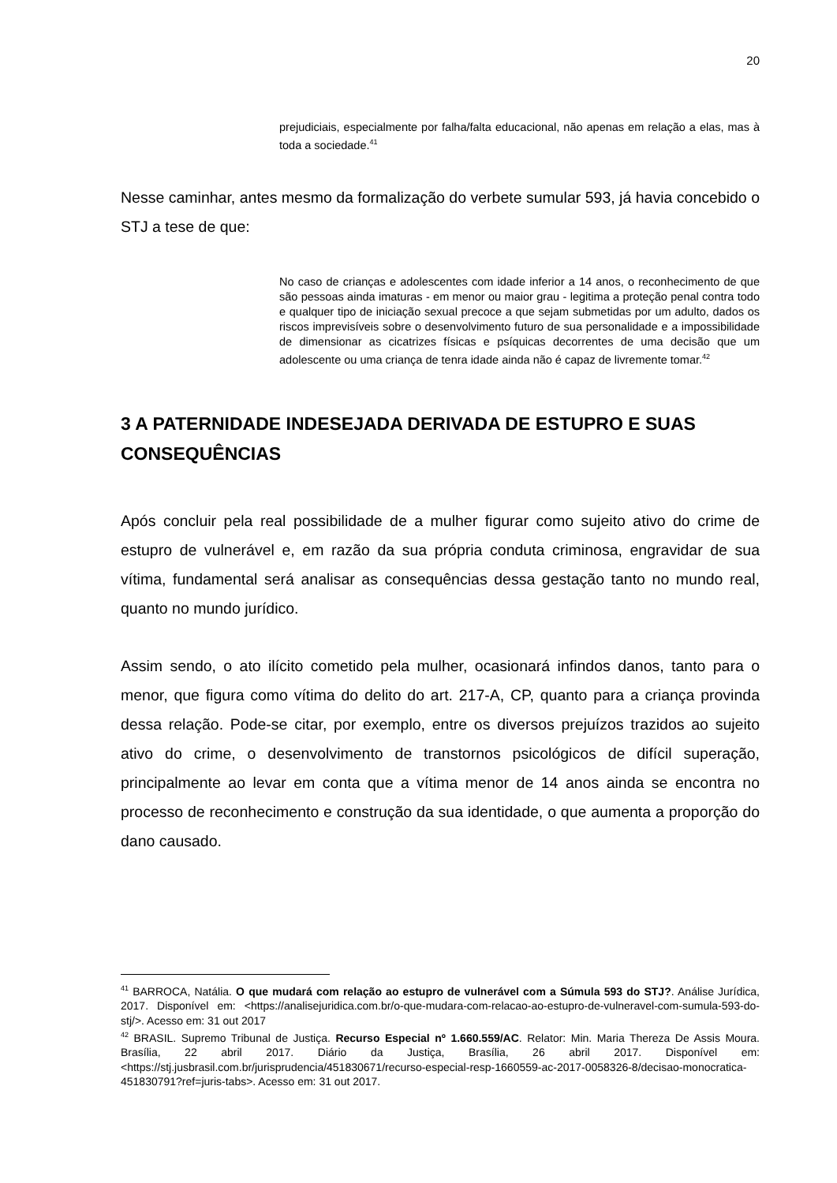20
prejudiciais, especialmente por falha/falta educacional, não apenas em relação a elas, mas à toda a sociedade.<sup>41</sup>
Nesse caminhar, antes mesmo da formalização do verbete sumular 593, já havia concebido o STJ a tese de que:
No caso de crianças e adolescentes com idade inferior a 14 anos, o reconhecimento de que são pessoas ainda imaturas - em menor ou maior grau - legitima a proteção penal contra todo e qualquer tipo de iniciação sexual precoce a que sejam submetidas por um adulto, dados os riscos imprevisíveis sobre o desenvolvimento futuro de sua personalidade e a impossibilidade de dimensionar as cicatrizes físicas e psíquicas decorrentes de uma decisão que um adolescente ou uma criança de tenra idade ainda não é capaz de livremente tomar.<sup>42</sup>
3 A PATERNIDADE INDESEJADA DERIVADA DE ESTUPRO E SUAS CONSEQUÊNCIAS
Após concluir pela real possibilidade de a mulher figurar como sujeito ativo do crime de estupro de vulnerável e, em razão da sua própria conduta criminosa, engravidar de sua vítima, fundamental será analisar as consequências dessa gestação tanto no mundo real, quanto no mundo jurídico.
Assim sendo, o ato ilícito cometido pela mulher, ocasionará infindos danos, tanto para o menor, que figura como vítima do delito do art. 217-A, CP, quanto para a criança provinda dessa relação. Pode-se citar, por exemplo, entre os diversos prejuízos trazidos ao sujeito ativo do crime, o desenvolvimento de transtornos psicológicos de difícil superação, principalmente ao levar em conta que a vítima menor de 14 anos ainda se encontra no processo de reconhecimento e construção da sua identidade, o que aumenta a proporção do dano causado.
<sup>41</sup> BARROCA, Natália. O que mudará com relação ao estupro de vulnerável com a Súmula 593 do STJ?. Análise Jurídica, 2017. Disponível em: <https://analisejuridica.com.br/o-que-mudara-com-relacao-ao-estupro-de-vulneravel-com-sumula-593-do-stj/>. Acesso em: 31 out 2017
<sup>42</sup> BRASIL. Supremo Tribunal de Justiça. Recurso Especial nº 1.660.559/AC. Relator: Min. Maria Thereza De Assis Moura. Brasília, 22 abril 2017. Diário da Justiça, Brasília, 26 abril 2017. Disponível em: <https://stj.jusbrasil.com.br/jurisprudencia/451830671/recurso-especial-resp-1660559-ac-2017-0058326-8/decisao-monocratica-451830791?ref=juris-tabs>. Acesso em: 31 out 2017.